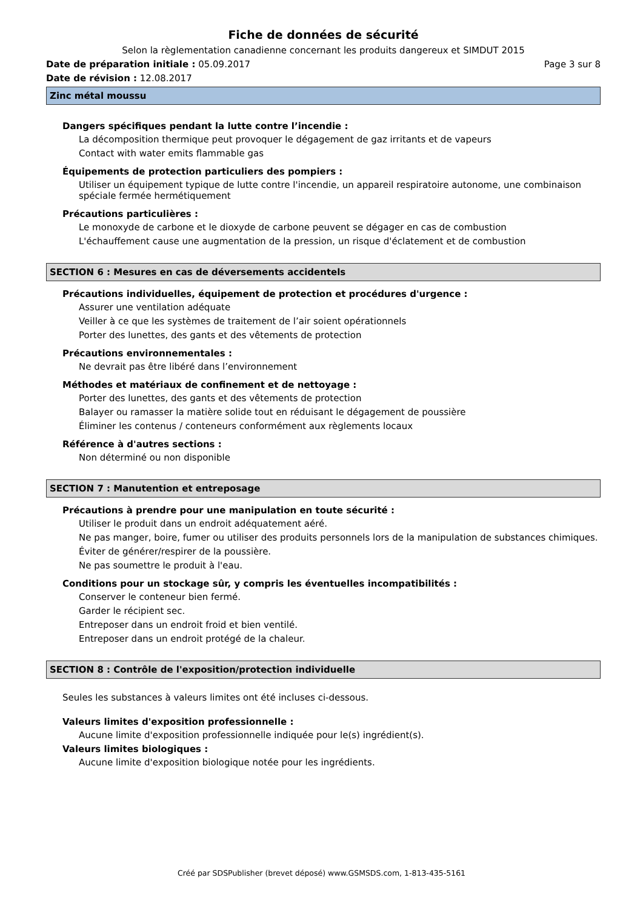Fiche de données de sécurité
Selon la règlementation canadienne concernant les produits dangereux et SIMDUT 2015
Date de préparation initiale : 05.09.2017 Page 3 sur 8
Date de révision : 12.08.2017
Zinc métal moussu
Dangers spécifiques pendant la lutte contre l’incendie :
La décomposition thermique peut provoquer le dégagement de gaz irritants et de vapeurs
Contact with water emits flammable gas
Équipements de protection particuliers des pompiers :
Utiliser un équipement typique de lutte contre l'incendie, un appareil respiratoire autonome, une combinaison spéciale fermée hermétiquement
Précautions particulières :
Le monoxyde de carbone et le dioxyde de carbone peuvent se dégager en cas de combustion
L'échauffement cause une augmentation de la pression, un risque d'éclatement et de combustion
SECTION 6 : Mesures en cas de déversements accidentels
Précautions individuelles, équipement de protection et procédures d'urgence :
Assurer une ventilation adéquate
Veiller à ce que les systèmes de traitement de l’air soient opérationnels
Porter des lunettes, des gants et des vêtements de protection
Précautions environnementales :
Ne devrait pas être libéré dans l’environnement
Méthodes et matériaux de confinement et de nettoyage :
Porter des lunettes, des gants et des vêtements de protection
Balayer ou ramasser la matière solide tout en réduisant le dégagement de poussière
Éliminer les contenus / conteneurs conformément aux règlements locaux
Référence à d'autres sections :
Non déterminé ou non disponible
SECTION 7 : Manutention et entreposage
Précautions à prendre pour une manipulation en toute sécurité :
Utiliser le produit dans un endroit adéquatement aéré.
Ne pas manger, boire, fumer ou utiliser des produits personnels lors de la manipulation de substances chimiques.
Éviter de générer/respirer de la poussière.
Ne pas soumettre le produit à l'eau.
Conditions pour un stockage sûr, y compris les éventuelles incompatibilités :
Conserver le conteneur bien fermé.
Garder le récipient sec.
Entreposer dans un endroit froid et bien ventilé.
Entreposer dans un endroit protégé de la chaleur.
SECTION 8 : Contrôle de l'exposition/protection individuelle
Seules les substances à valeurs limites ont été incluses ci-dessous.
Valeurs limites d'exposition professionnelle :
Aucune limite d'exposition professionnelle indiquée pour le(s) ingrédient(s).
Valeurs limites biologiques :
Aucune limite d'exposition biologique notée pour les ingrédients.
Créé par SDSPublisher (brevet déposé) www.GSMSDS.com, 1-813-435-5161